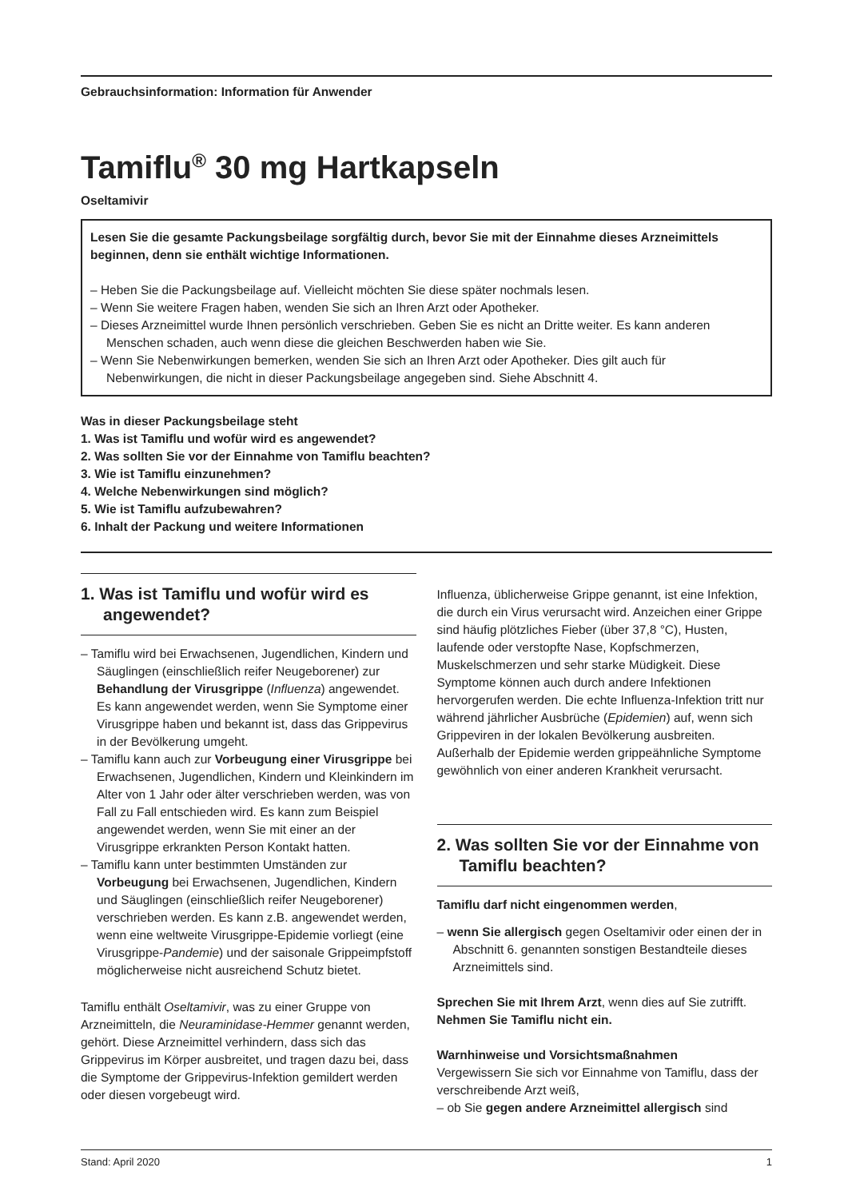Gebrauchsinformation: Information für Anwender
Tamiflu<sup>®</sup> 30 mg Hartkapseln
Oseltamivir
Lesen Sie die gesamte Packungsbeilage sorgfältig durch, bevor Sie mit der Einnahme dieses Arzneimittels beginnen, denn sie enthält wichtige Informationen.
– Heben Sie die Packungsbeilage auf. Vielleicht möchten Sie diese später nochmals lesen.
– Wenn Sie weitere Fragen haben, wenden Sie sich an Ihren Arzt oder Apotheker.
– Dieses Arzneimittel wurde Ihnen persönlich verschrieben. Geben Sie es nicht an Dritte weiter. Es kann anderen Menschen schaden, auch wenn diese die gleichen Beschwerden haben wie Sie.
– Wenn Sie Nebenwirkungen bemerken, wenden Sie sich an Ihren Arzt oder Apotheker. Dies gilt auch für Nebenwirkungen, die nicht in dieser Packungsbeilage angegeben sind. Siehe Abschnitt 4.
Was in dieser Packungsbeilage steht
1. Was ist Tamiflu und wofür wird es angewendet?
2. Was sollten Sie vor der Einnahme von Tamiflu beachten?
3. Wie ist Tamiflu einzunehmen?
4. Welche Nebenwirkungen sind möglich?
5. Wie ist Tamiflu aufzubewahren?
6. Inhalt der Packung und weitere Informationen
1. Was ist Tamiflu und wofür wird es angewendet?
– Tamiflu wird bei Erwachsenen, Jugendlichen, Kindern und Säuglingen (einschließlich reifer Neugeborener) zur Behandlung der Virusgrippe (Influenza) angewendet. Es kann angewendet werden, wenn Sie Symptome einer Virusgrippe haben und bekannt ist, dass das Grippevirus in der Bevölkerung umgeht.
– Tamiflu kann auch zur Vorbeugung einer Virusgrippe bei Erwachsenen, Jugendlichen, Kindern und Kleinkindern im Alter von 1 Jahr oder älter verschrieben werden, was von Fall zu Fall entschieden wird. Es kann zum Beispiel angewendet werden, wenn Sie mit einer an der Virusgrippe erkrankten Person Kontakt hatten.
– Tamiflu kann unter bestimmten Umständen zur Vorbeugung bei Erwachsenen, Jugendlichen, Kindern und Säuglingen (einschließlich reifer Neugeborener) verschrieben werden. Es kann z.B. angewendet werden, wenn eine weltweite Virusgrippe-Epidemie vorliegt (eine Virusgrippe-Pandemie) und der saisonale Grippeimpfstoff möglicherweise nicht ausreichend Schutz bietet.
Tamiflu enthält Oseltamivir, was zu einer Gruppe von Arzneimitteln, die Neuraminidase-Hemmer genannt werden, gehört. Diese Arzneimittel verhindern, dass sich das Grippevirus im Körper ausbreitet, und tragen dazu bei, dass die Symptome der Grippevirus-Infektion gemildert werden oder diesen vorgebeugt wird.
Influenza, üblicherweise Grippe genannt, ist eine Infektion, die durch ein Virus verursacht wird. Anzeichen einer Grippe sind häufig plötzliches Fieber (über 37,8 °C), Husten, laufende oder verstopfte Nase, Kopfschmerzen, Muskelschmerzen und sehr starke Müdigkeit. Diese Symptome können auch durch andere Infektionen hervorgerufen werden. Die echte Influenza-Infektion tritt nur während jährlicher Ausbrüche (Epidemien) auf, wenn sich Grippeviren in der lokalen Bevölkerung ausbreiten. Außerhalb der Epidemie werden grippeähnliche Symptome gewöhnlich von einer anderen Krankheit verursacht.
2. Was sollten Sie vor der Einnahme von Tamiflu beachten?
Tamiflu darf nicht eingenommen werden,
– wenn Sie allergisch gegen Oseltamivir oder einen der in Abschnitt 6. genannten sonstigen Bestandteile dieses Arzneimittels sind.
Sprechen Sie mit Ihrem Arzt, wenn dies auf Sie zutrifft. Nehmen Sie Tamiflu nicht ein.
Warnhinweise und Vorsichtsmaßnahmen
Vergewissern Sie sich vor Einnahme von Tamiflu, dass der verschreibende Arzt weiß,
– ob Sie gegen andere Arzneimittel allergisch sind
Stand: April 2020 1